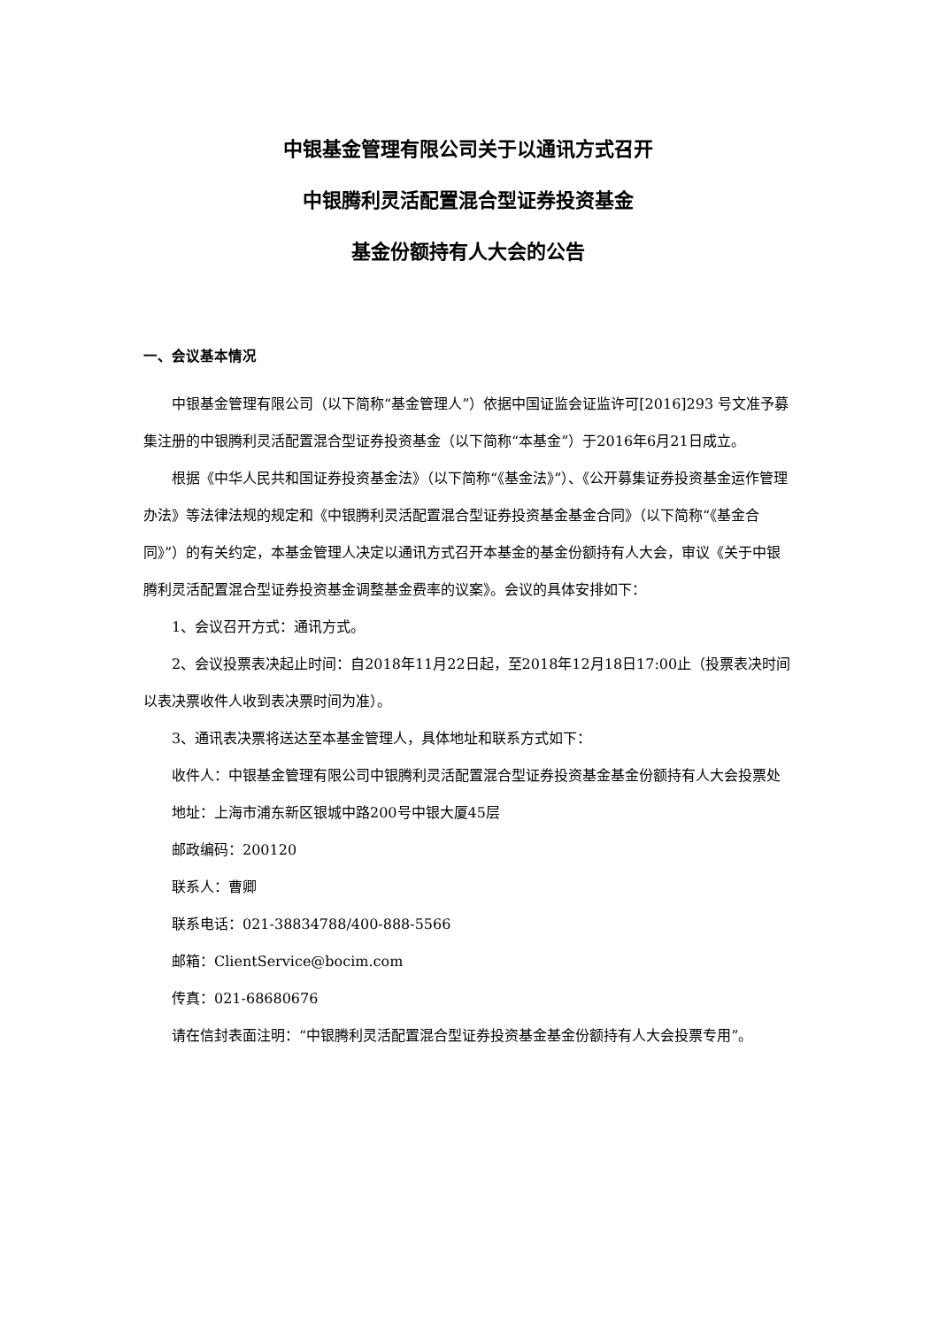中银基金管理有限公司关于以通讯方式召开
中银腾利灵活配置混合型证券投资基金
基金份额持有人大会的公告
一、会议基本情况
中银基金管理有限公司（以下简称“基金管理人”）依据中国证监会证监许可[2016]293 号文准予募集注册的中银腾利灵活配置混合型证券投资基金（以下简称“本基金”）于2016年6月21日成立。
根据《中华人民共和国证券投资基金法》（以下简称“《基金法》”）、《公开募集证券投资基金运作管理办法》等法律法规的规定和《中银腾利灵活配置混合型证券投资基金基金合同》（以下简称“《基金合同》”）的有关约定，本基金管理人决定以通讯方式召开本基金的基金份额持有人大会，审议《关于中银腾利灵活配置混合型证券投资基金调整基金费率的议案》。会议的具体安排如下：
1、会议召开方式：通讯方式。
2、会议投票表决起止时间：自2018年11月22日起，至2018年12月18日17:00止（投票表决时间以表决票收件人收到表决票时间为准）。
3、通讯表决票将送达至本基金管理人，具体地址和联系方式如下：
收件人：中银基金管理有限公司中银腾利灵活配置混合型证券投资基金基金份额持有人大会投票处
地址：上海市浦东新区银城中路200号中银大厦45层
邮政编码：200120
联系人：曹卿
联系电话：021-38834788/400-888-5566
邮箱：ClientService@bocim.com
传真：021-68680676
请在信封表面注明：“中银腾利灵活配置混合型证券投资基金基金份额持有人大会投票专用”。